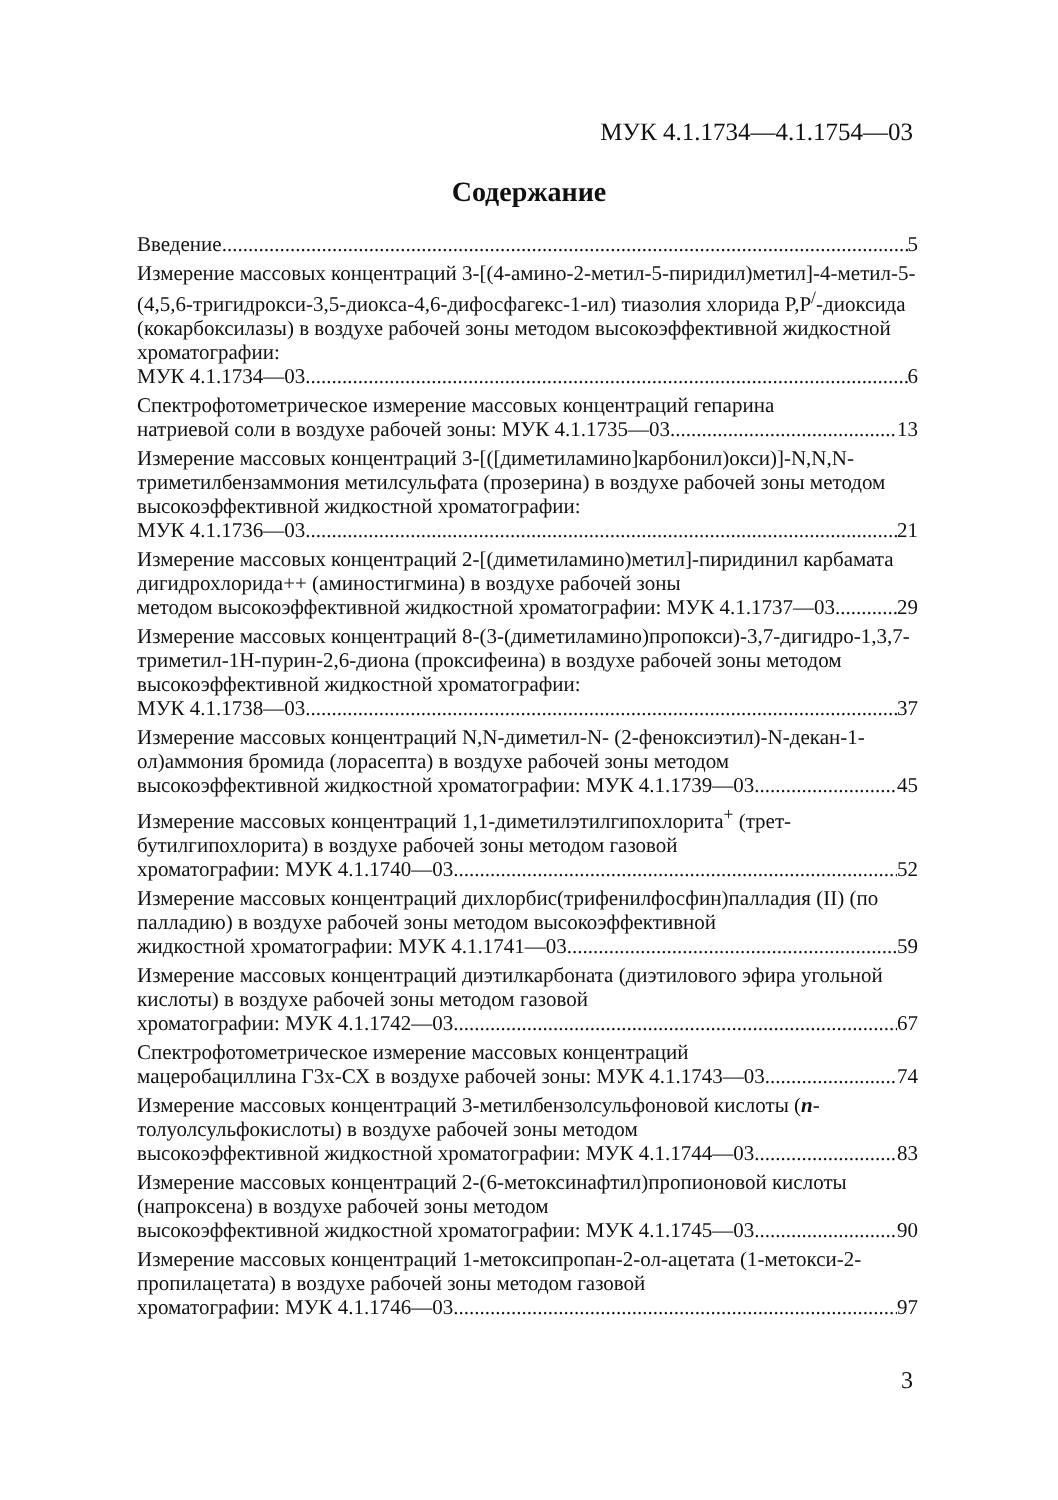МУК 4.1.1734—4.1.1754—03
Содержание
Введение 5
Измерение массовых концентраций 3-[(4-амино-2-метил-5-пиридил)метил]-4-метил-5-(4,5,6-тригидрокси-3,5-диокса-4,6-дифосфагекс-1-ил) тиазолия хлорида P,P<sup>/</sup>-диоксида (кокарбоксилазы) в воздухе рабочей зоны методом высокоэффективной жидкостной хроматографии:
МУК 4.1.1734—03 6
Спектрофотометрическое измерение массовых концентраций гепарина
натриевой соли в воздухе рабочей зоны: МУК 4.1.1735—03 13
Измерение массовых концентраций 3-[([диметиламино]карбонил)окси)]-N,N,N-триметилбензаммония метилсульфата (прозерина) в воздухе рабочей зоны методом высокоэффективной жидкостной хроматографии:
МУК 4.1.1736—03 21
Измерение массовых концентраций 2-[(диметиламино)метил]-пиридинил карбамата дигидрохлорида++ (аминостигмина) в воздухе рабочей зоны
методом высокоэффективной жидкостной хроматографии: МУК 4.1.1737—03 29
Измерение массовых концентраций 8-(3-(диметиламино)пропокси)-3,7-дигидро-1,3,7-триметил-1H-пурин-2,6-диона (проксифеина) в воздухе рабочей зоны методом высокоэффективной жидкостной хроматографии:
МУК 4.1.1738—03 37
Измерение массовых концентраций N,N-диметил-N- (2-феноксиэтил)-N-декан-1-ол)аммония бромида (лорасепта) в воздухе рабочей зоны методом
высокоэффективной жидкостной хроматографии: МУК 4.1.1739—03 45
Измерение массовых концентраций 1,1-диметилэтилгипохлорита<sup>+</sup> (трет-бутилгипохлорита) в воздухе рабочей зоны методом газовой
хроматографии: МУК 4.1.1740—03 52
Измерение массовых концентраций дихлорбис(трифенилфосфин)палладия (II) (по палладию) в воздухе рабочей зоны методом высокоэффективной
жидкостной хроматографии: МУК 4.1.1741—03 59
Измерение массовых концентраций диэтилкарбоната (диэтилового эфира угольной кислоты) в воздухе рабочей зоны методом газовой
хроматографии: МУК 4.1.1742—03 67
Спектрофотометрическое измерение массовых концентраций
мацеробациллина Г3х-СХ в воздухе рабочей зоны: МУК 4.1.1743—03 74
Измерение массовых концентраций 3-метилбензолсульфоновой кислоты (n-толуолсульфокислоты) в воздухе рабочей зоны методом
высокоэффективной жидкостной хроматографии: МУК 4.1.1744—03 83
Измерение массовых концентраций 2-(6-метоксинафтил)пропионовой кислоты (напроксена) в воздухе рабочей зоны методом
высокоэффективной жидкостной хроматографии: МУК 4.1.1745—03 90
Измерение массовых концентраций 1-метоксипропан-2-ол-ацетата (1-метокси-2-пропилацетата) в воздухе рабочей зоны методом газовой
хроматографии: МУК 4.1.1746—03 97
3